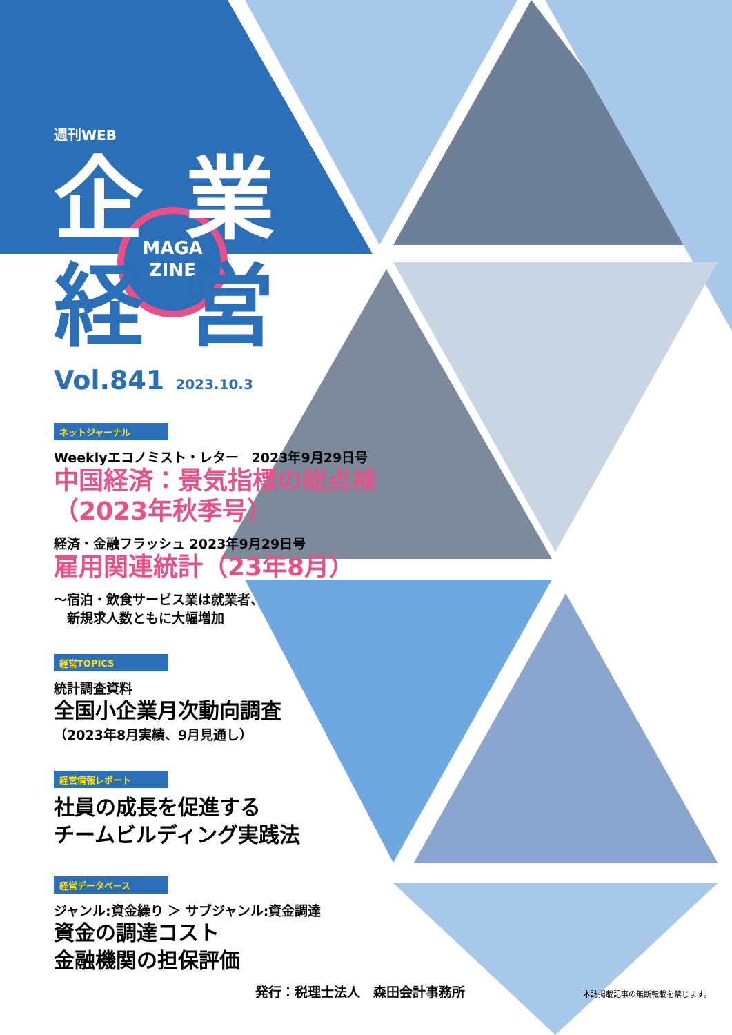MAGA
ZINE
週刊WEB
企業
経営
Vol.841 2023.10.3
ネットジャーナル
Weeklyエコノミスト・レター　2023年9月29日号
中国経済：景気指標の総点検
（2023年秋季号）
経済・金融フラッシュ 2023年9月29日号
雇用関連統計（23年8月）
～宿泊・飲食サービス業は就業者、
　新規求人数ともに大幅増加
経営TOPICS
統計調査資料
全国小企業月次動向調査
（2023年8月実績、9月見通し）
経営情報レポート
社員の成長を促進する
チームビルディング実践法
経営データベース
ジャンル:資金繰り ＞ サブジャンル:資金調達
資金の調達コスト
金融機関の担保評価
発行：税理士法人　森田会計事務所 本誌掲載記事の無断転載を禁じます。